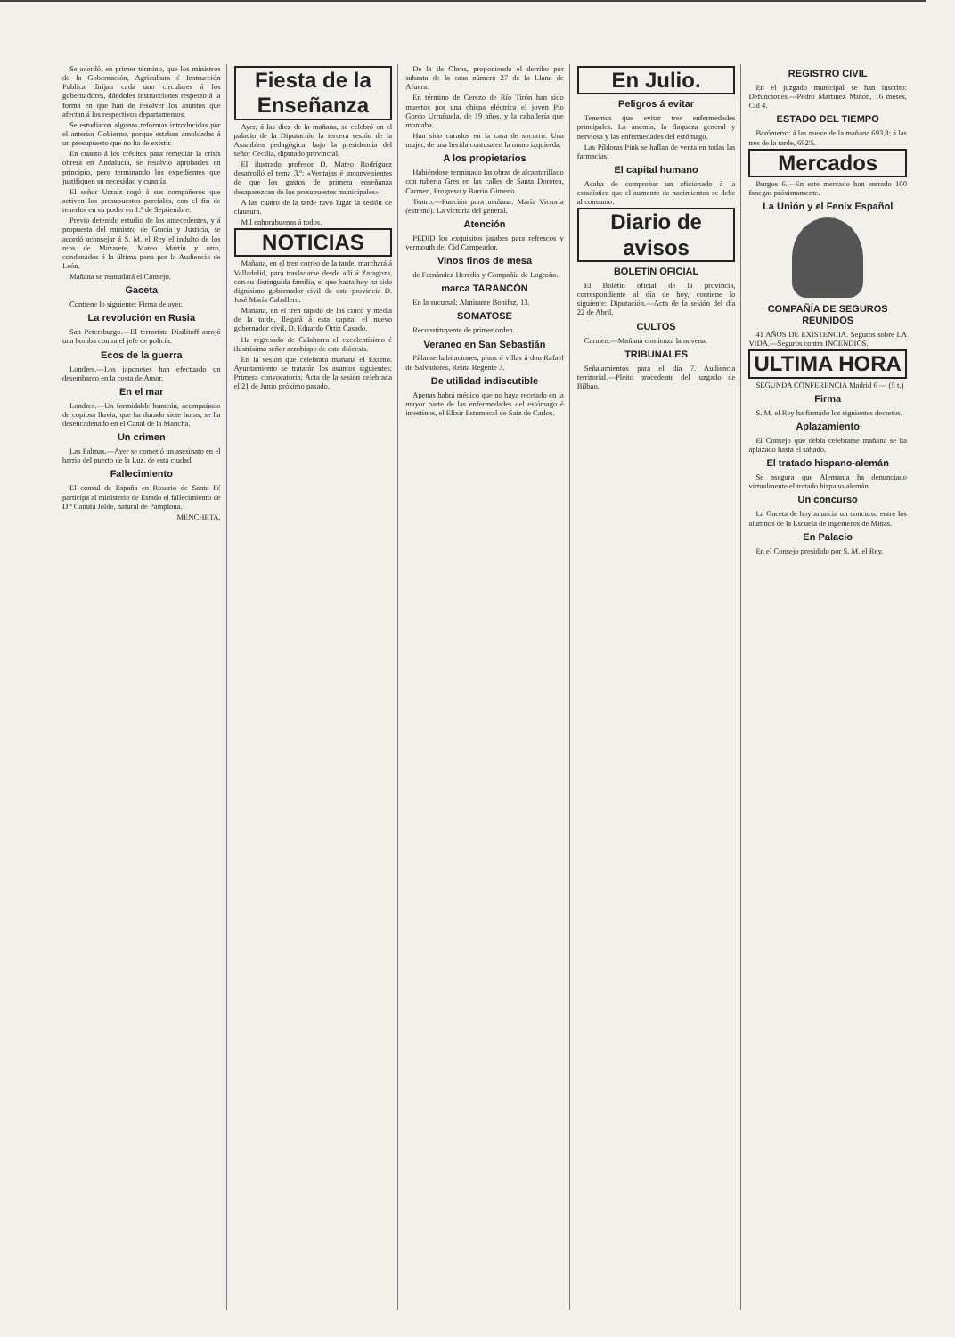Se acordó, en primer término, que los ministros de la Gobernación, Agricultura é Instrucción Pública dirijan cada uno circulares á los gobernadores, dándoles instrucciones respecto á la forma en que han de resolver los asuntos que afectan á los respectivos departamentos.
Se estudiaron algunas reformas introducidas por el anterior Gobierno, porque estaban amoldadas á un presupuesto que no ha de existir.
En cuanto á los créditos para remediar la crisis obrera en Andalucía, se resolvió aprobarles en principio, pero terminando los expedientes que justifiquen su necesidad y cuantía.
El señor Urzaiz rogó á sus compañeros que activen los presupuestos parciales, con el fin de tenerlos en su poder en 1.º de Septiembre.
Previo detenido estudio de los antecedentes, y á propuesta del ministro de Gracia y Justicia, se acordó aconsejar á S. M. el Rey el indulto de los reos de Mazarete, Mateo Martín y otro, condenados á la última pena por la Audiencia de León.
Mañana se reanudará el Consejo.
Gaceta
Contiene lo siguiente: Firma de ayer.
La revolución en Rusia
San Petersburgo.—El terrorista Disilitoff arrojó una bomba contra el jefe de policía.
Ecos de la guerra
Londres.—Los japoneses han efectuado un desembarco en la costa de Amor.
En el mar
Londres.—Un formidable huracán, acompañado de copiosa lluvia, que ha durado siete horas, se ha desencadenado en el Canal de la Mancha.
Un crimen
Las Palmas.—Ayer se cometió un asesinato en el barrio del puerto de la Luz, de esta ciudad.
Fallecimiento
El cónsul de España en Rosario de Santa Fé participa al ministerio de Estado el fallecimiento de D.ª Canuta Jolde, natural de Pamplona.
MENCHETA.
Fiesta de la Enseñanza
Ayer, á las diez de la mañana, se celebró en el palacio de la Diputación la tercera sesión de la Asamblea pedagógica, bajo la presidencia del señor Cecilia, diputado provincial.
El ilustrado profesor D. Mateo Rodríguez desarrolló el tema 3.º: «Ventajas é inconvenientes de que los gastos de primera enseñanza desaparezcan de los presupuestos municipales».
A las cuatro de la tarde tuvo lugar la sesión de clausura.
Mil enhorabuenas á todos.
NOTICIAS
Mañana, en el tren correo de la tarde, marchará á Valladolid, para trasladarse desde allí á Zaragoza, con su distinguida familia, el que hasta hoy ha sido dignísimo gobernador civil de esta provincia D. José María Caballero.
Mañana, en el tren rápido de las cinco y media de la tarde, llegará á esta capital el nuevo gobernador civil, D. Eduardo Ortiz Casado.
Ha regresado de Calahorra el excelentísimo é ilustrísimo señor arzobispo de esta diócesis.
En la sesión que celebrará mañana el Excmo. Ayuntamiento se tratarán los asuntos siguientes: Primera convocatoria: Acta de la sesión celebrada el 21 de Junio próximo pasado.
De la de Obras, proponiendo el derribo por subasta de la casa número 27 de la Llana de Afuera.
En término de Cerezo de Río Tirón han sido muertos por una chispa eléctrica el joven Pío Gordo Urruñuela, de 19 años, y la caballería que montaba.
Han sido curados en la casa de socorro: Una mujer, de una herida contusa en la mano izquierda.
A los propietarios
Habiéndose terminado las obras de alcantarillado con tubería Gres en las calles de Santa Dorotea, Carmen, Progreso y Barrio Gimeno.
Teatro.—Función para mañana: María Victoria (estreno). La victoria del general.
Atención
PEDID los exquisitos jarabes para refrescos y vermouth del Cid Campeador.
Vinos finos de mesa
de Fernández Heredia y Compañía de Logroño.
marca TARANCÓN
En la sucursal: Almirante Bonifaz, 13.
SOMATOSE
Reconstituyente de primer orden.
Veraneo en San Sebastián
Pídanse habitaciones, pisos ó villas á don Rafael de Salvadores, Reina Regente 3.
De utilidad indiscutible
Apenas habrá médico que no haya recetado en la mayor parte de las enfermedades del estómago é intestinos, el Elixir Estomacal de Saiz de Carlos.
En Julio.
Peligros á evitar
Tenemos que evitar tres enfermedades principales. La anemia, la flaqueza general y nerviosa y las enfermedades del estómago.
Las Píldoras Pink se hallan de venta en todas las farmacias.
El capital humano
Acaba de comprobar un aficionado á la estadística que el aumento de nacimientos se debe al consumo.
Diario de avisos
BOLETÍN OFICIAL
El Boletín oficial de la provincia, correspondiente al día de hoy, contiene lo siguiente: Diputación.—Acta de la sesión del día 22 de Abril.
CULTOS
Carmen.—Mañana comienza la novena.
TRIBUNALES
Señalamientos para el día 7. Audiencia territorial.—Pleito procedente del juzgado de Bilbao.
REGISTRO CIVIL
En el juzgado municipal se han inscrito: Defunciones.—Pedro Martínez Miñón, 16 meses, Cid 4.
ESTADO DEL TIEMPO
Barómetro: á las nueve de la mañana 693,8; á las tres de la tarde, 692'5.
Mercados
Burgos 6.—En este mercado han entrado 100 fanegas próximamente.
La Unión y el Fenix Español
COMPAÑÍA DE SEGUROS REUNIDOS
41 AÑOS DE EXISTENCIA. Seguros sobre LA VIDA.—Seguros contra INCENDIOS.
ULTIMA HORA
SEGUNDA CONFERENCIA Madrid 6 — (5 t.)
Firma
S. M. el Rey ha firmado los siguientes decretos.
Aplazamiento
El Consejo que debía celebrarse mañana se ha aplazado hasta el sábado.
El tratado hispano-alemán
Se asegura que Alemania ha denunciado virtualmente el tratado hispano-alemán.
Un concurso
La Gaceta de hoy anuncia un concurso entre los alumnos de la Escuela de ingenieros de Minas.
En Palacio
En el Consejo presidido por S. M. el Rey,